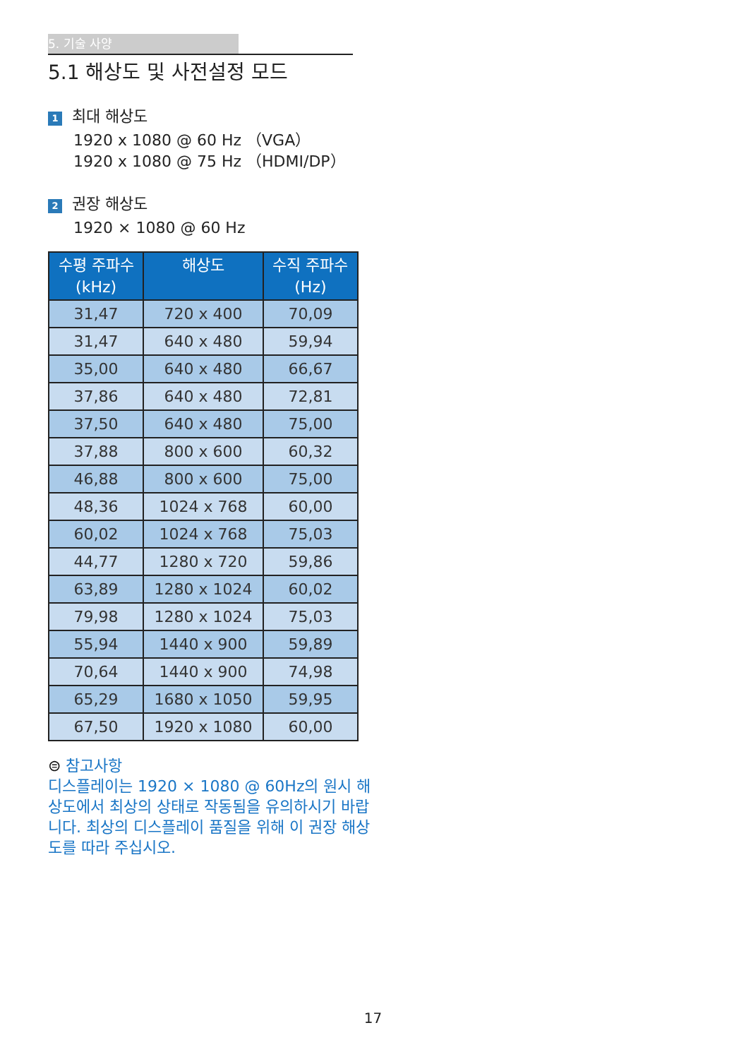5. 기술 사양
5.1 해상도 및 사전설정 모드
1 최대 해상도
1920 x 1080 @ 60 Hz （VGA）
1920 x 1080 @ 75 Hz （HDMI/DP）
2 권장 해상도
1920 × 1080 @ 60 Hz
| 수평 주파수 (kHz) | 해상도 | 수직 주파수 (Hz) |
| --- | --- | --- |
| 31,47 | 720 x 400 | 70,09 |
| 31,47 | 640 x 480 | 59,94 |
| 35,00 | 640 x 480 | 66,67 |
| 37,86 | 640 x 480 | 72,81 |
| 37,50 | 640 x 480 | 75,00 |
| 37,88 | 800 x 600 | 60,32 |
| 46,88 | 800 x 600 | 75,00 |
| 48,36 | 1024 x 768 | 60,00 |
| 60,02 | 1024 x 768 | 75,03 |
| 44,77 | 1280 x 720 | 59,86 |
| 63,89 | 1280 x 1024 | 60,02 |
| 79,98 | 1280 x 1024 | 75,03 |
| 55,94 | 1440 x 900 | 59,89 |
| 70,64 | 1440 x 900 | 74,98 |
| 65,29 | 1680 x 1050 | 59,95 |
| 67,50 | 1920 x 1080 | 60,00 |
⊜ 참고사항
디스플레이는 1920 × 1080 @ 60Hz의 원시 해상도에서 최상의 상태로 작동됨을 유의하시기 바랍니다. 최상의 디스플레이 품질을 위해 이 권장 해상도를 따라 주십시오.
17